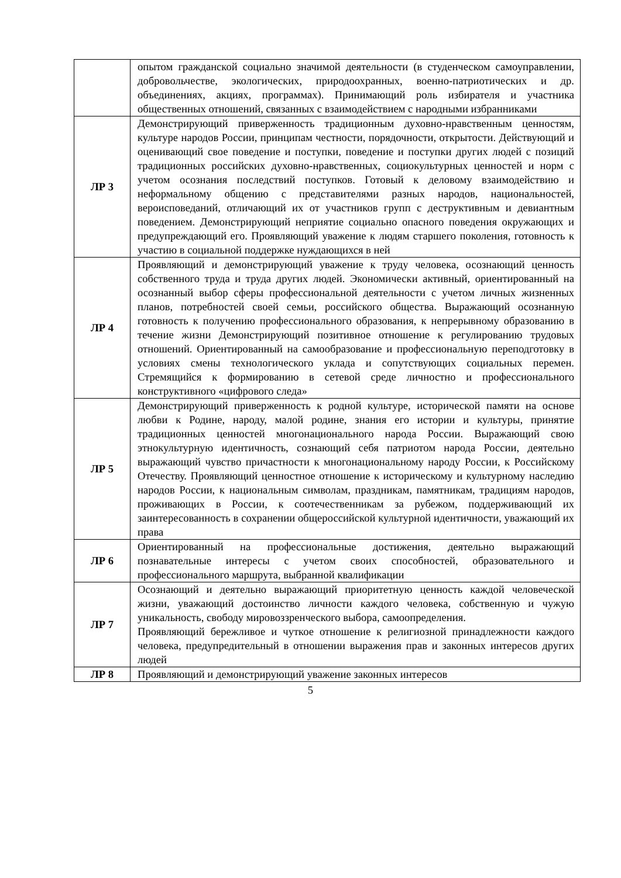| | опытом гражданской социально значимой деятельности (в студенческом самоуправлении, добровольчестве, экологических, природоохранных, военно-патриотических и др. объединениях, акциях, программах). Принимающий роль избирателя и участника общественных отношений, связанных с взаимодействием с народными избранниками |
| ЛР 3 | Демонстрирующий приверженность традиционным духовно-нравственным ценностям, культуре народов России, принципам честности, порядочности, открытости. Действующий и оценивающий свое поведение и поступки, поведение и поступки других людей с позиций традиционных российских духовно-нравственных, социокультурных ценностей и норм с учетом осознания последствий поступков. Готовый к деловому взаимодействию и неформальному общению с представителями разных народов, национальностей, вероисповеданий, отличающий их от участников групп с деструктивным и девиантным поведением. Демонстрирующий неприятие социально опасного поведения окружающих и предупреждающий его. Проявляющий уважение к людям старшего поколения, готовность к участию в социальной поддержке нуждающихся в ней |
| ЛР 4 | Проявляющий и демонстрирующий уважение к труду человека, осознающий ценность собственного труда и труда других людей. Экономически активный, ориентированный на осознанный выбор сферы профессиональной деятельности с учетом личных жизненных планов, потребностей своей семьи, российского общества. Выражающий осознанную готовность к получению профессионального образования, к непрерывному образованию в течение жизни Демонстрирующий позитивное отношение к регулированию трудовых отношений. Ориентированный на самообразование и профессиональную переподготовку в условиях смены технологического уклада и сопутствующих социальных перемен. Стремящийся к формированию в сетевой среде личностно и профессионального конструктивного «цифрового следа» |
| ЛР 5 | Демонстрирующий приверженность к родной культуре, исторической памяти на основе любви к Родине, народу, малой родине, знания его истории и культуры, принятие традиционных ценностей многонационального народа России. Выражающий свою этнокультурную идентичность, сознающий себя патриотом народа России, деятельно выражающий чувство причастности к многонациональному народу России, к Российскому Отечеству. Проявляющий ценностное отношение к историческому и культурному наследию народов России, к национальным символам, праздникам, памятникам, традициям народов, проживающих в России, к соотечественникам за рубежом, поддерживающий их заинтересованность в сохранении общероссийской культурной идентичности, уважающий их права |
| ЛР 6 | Ориентированный на профессиональные достижения, деятельно выражающий познавательные интересы с учетом своих способностей, образовательного и профессионального маршрута, выбранной квалификации |
| ЛР 7 | Осознающий и деятельно выражающий приоритетную ценность каждой человеческой жизни, уважающий достоинство личности каждого человека, собственную и чужую уникальность, свободу мировоззренческого выбора, самоопределения. Проявляющий бережливое и чуткое отношение к религиозной принадлежности каждого человека, предупредительный в отношении выражения прав и законных интересов других людей |
| ЛР 8 | Проявляющий и демонстрирующий уважение законных интересов |
5